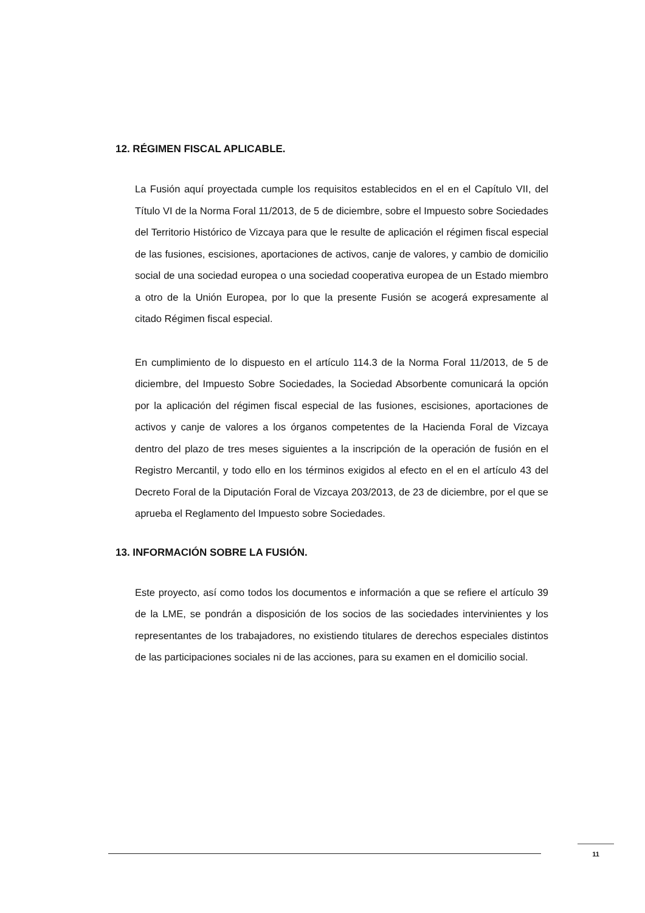12. RÉGIMEN FISCAL APLICABLE.
La Fusión aquí proyectada cumple los requisitos establecidos en el en el Capítulo VII, del Título VI de la Norma Foral 11/2013, de 5 de diciembre, sobre el Impuesto sobre Sociedades del Territorio Histórico de Vizcaya para que le resulte de aplicación el régimen fiscal especial de las fusiones, escisiones, aportaciones de activos, canje de valores, y cambio de domicilio social de una sociedad europea o una sociedad cooperativa europea de un Estado miembro a otro de la Unión Europea, por lo que la presente Fusión se acogerá expresamente al citado Régimen fiscal especial.
En cumplimiento de lo dispuesto en el artículo 114.3 de la Norma Foral 11/2013, de 5 de diciembre, del Impuesto Sobre Sociedades, la Sociedad Absorbente comunicará la opción por la aplicación del régimen fiscal especial de las fusiones, escisiones, aportaciones de activos y canje de valores a los órganos competentes de la Hacienda Foral de Vizcaya dentro del plazo de tres meses siguientes a la inscripción de la operación de fusión en el Registro Mercantil, y todo ello en los términos exigidos al efecto en el en el artículo 43 del Decreto Foral de la Diputación Foral de Vizcaya 203/2013, de 23 de diciembre, por el que se aprueba el Reglamento del Impuesto sobre Sociedades.
13. INFORMACIÓN SOBRE LA FUSIÓN.
Este proyecto, así como todos los documentos e información a que se refiere el artículo 39 de la LME, se pondrán a disposición de los socios de las sociedades intervinientes y los representantes de los trabajadores, no existiendo titulares de derechos especiales distintos de las participaciones sociales ni de las acciones, para su examen en el domicilio social.
11